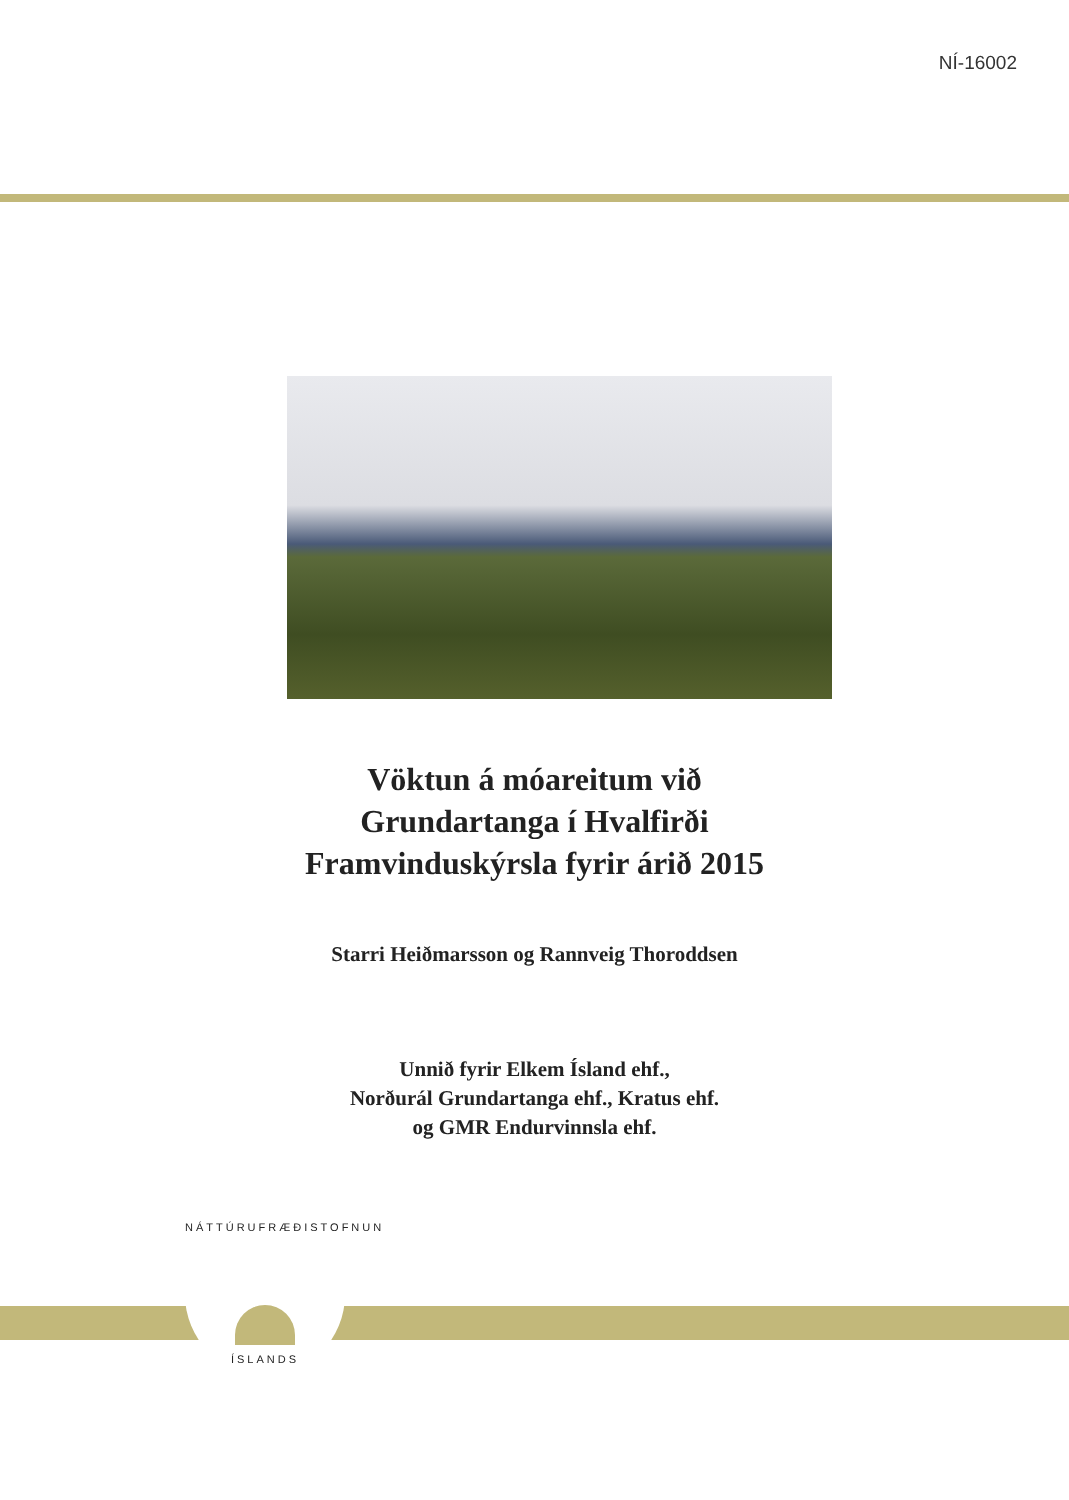NÍ-16002
Vöktun á móareitum við
Grundartanga í Hvalfirði
Framvinduskýrsla fyrir árið 2015
Starri Heiðmarsson og Rannveig Thoroddsen
Unnið fyrir Elkem Ísland ehf.,
Norðurál Grundartanga ehf., Kratus ehf.
og GMR Endurvinnsla ehf.
NÁTTÚRUFRÆÐISTOFNUN
ÍSLANDS